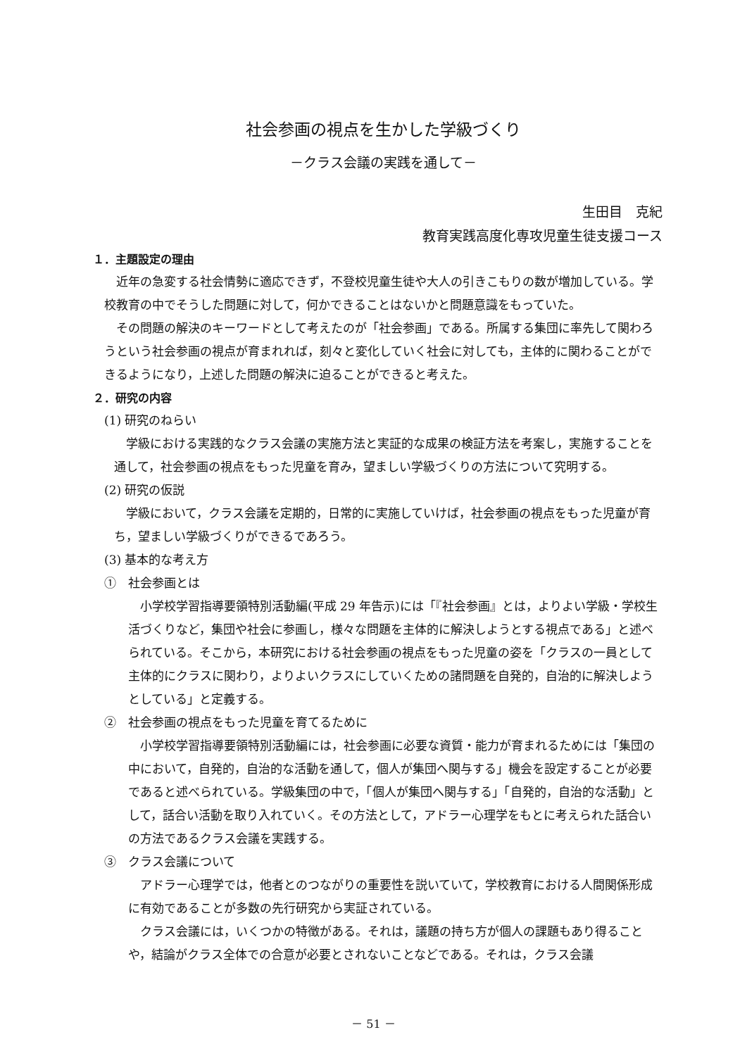社会参画の視点を生かした学級づくり
－クラス会議の実践を通して－
生田目　克紀
教育実践高度化専攻児童生徒支援コース
１．主題設定の理由
近年の急変する社会情勢に適応できず，不登校児童生徒や大人の引きこもりの数が増加している。学校教育の中でそうした問題に対して，何かできることはないかと問題意識をもっていた。
その問題の解決のキーワードとして考えたのが「社会参画」である。所属する集団に率先して関わろうという社会参画の視点が育まれれば，刻々と変化していく社会に対しても，主体的に関わることができるようになり，上述した問題の解決に迫ることができると考えた。
２．研究の内容
(1) 研究のねらい
学級における実践的なクラス会議の実施方法と実証的な成果の検証方法を考案し，実施することを通して，社会参画の視点をもった児童を育み，望ましい学級づくりの方法について究明する。
(2) 研究の仮説
学級において，クラス会議を定期的，日常的に実施していけば，社会参画の視点をもった児童が育ち，望ましい学級づくりができるであろう。
(3) 基本的な考え方
①　社会参画とは
小学校学習指導要領特別活動編(平成 29 年告示)には「『社会参画』とは，よりよい学級・学校生活づくりなど，集団や社会に参画し，様々な問題を主体的に解決しようとする視点である」と述べられている。そこから，本研究における社会参画の視点をもった児童の姿を「クラスの一員として主体的にクラスに関わり，よりよいクラスにしていくための諸問題を自発的，自治的に解決しようとしている」と定義する。
②　社会参画の視点をもった児童を育てるために
小学校学習指導要領特別活動編には，社会参画に必要な資質・能力が育まれるためには「集団の中において，自発的，自治的な活動を通して，個人が集団へ関与する」機会を設定することが必要であると述べられている。学級集団の中で，「個人が集団へ関与する」「自発的，自治的な活動」として，話合い活動を取り入れていく。その方法として，アドラー心理学をもとに考えられた話合いの方法であるクラス会議を実践する。
③　クラス会議について
アドラー心理学では，他者とのつながりの重要性を説いていて，学校教育における人間関係形成に有効であることが多数の先行研究から実証されている。
クラス会議には，いくつかの特徴がある。それは，議題の持ち方が個人の課題もあり得ることや，結論がクラス全体での合意が必要とされないことなどである。それは，クラス会議
－ 51 －